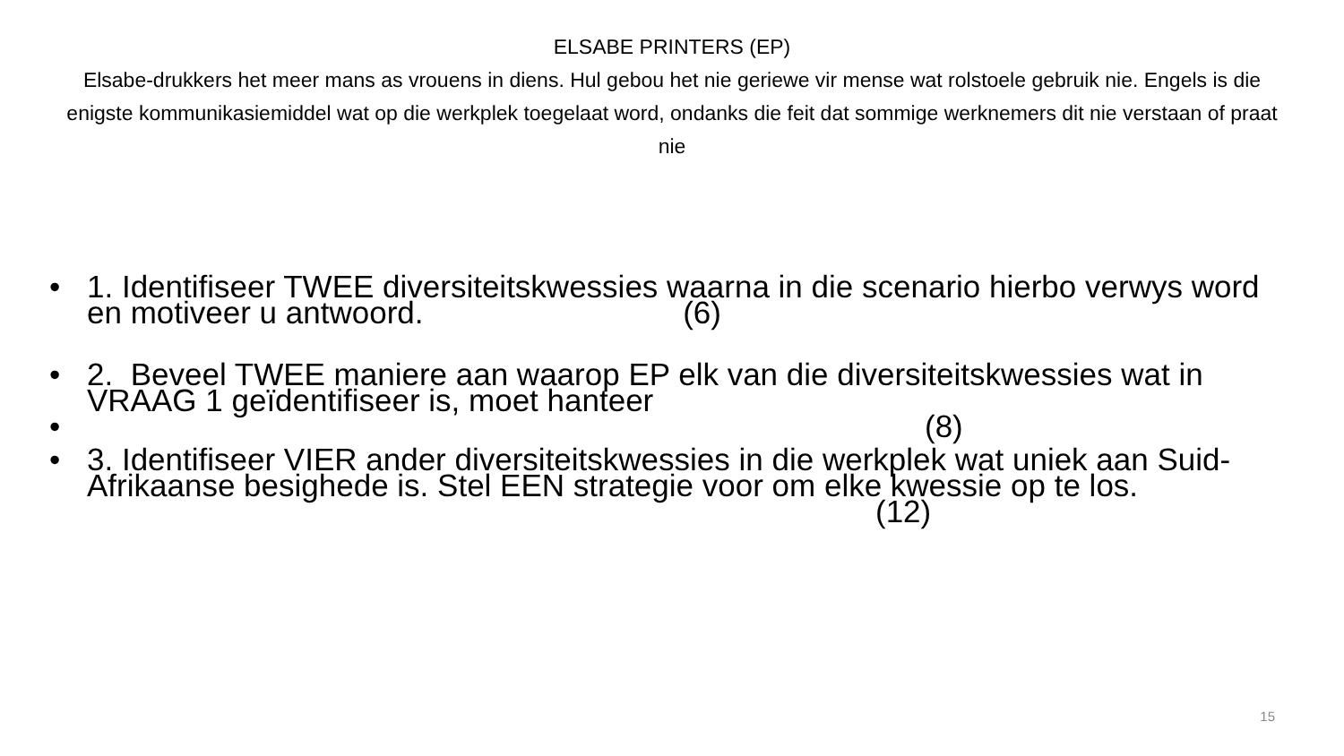ELSABE PRINTERS (EP)
Elsabe-drukkers het meer mans as vrouens in diens. Hul gebou het nie geriewe vir mense wat rolstoele gebruik nie. Engels is die enigste kommunikasiemiddel wat op die werkplek toegelaat word, ondanks die feit dat sommige werknemers dit nie verstaan of praat nie
• 1. Identifiseer TWEE diversiteitskwessies waarna in die scenario hierbo verwys word en motiveer u antwoord. (6)
• 2. Beveel TWEE maniere aan waarop EP elk van die diversiteitskwessies wat in VRAAG 1 geïdentifiseer is, moet hanteer
• (8)
• 3. Identifiseer VIER ander diversiteitskwessies in die werkplek wat uniek aan Suid- Afrikaanse besighede is. Stel EEN strategie voor om elke kwessie op te los. (12)
15